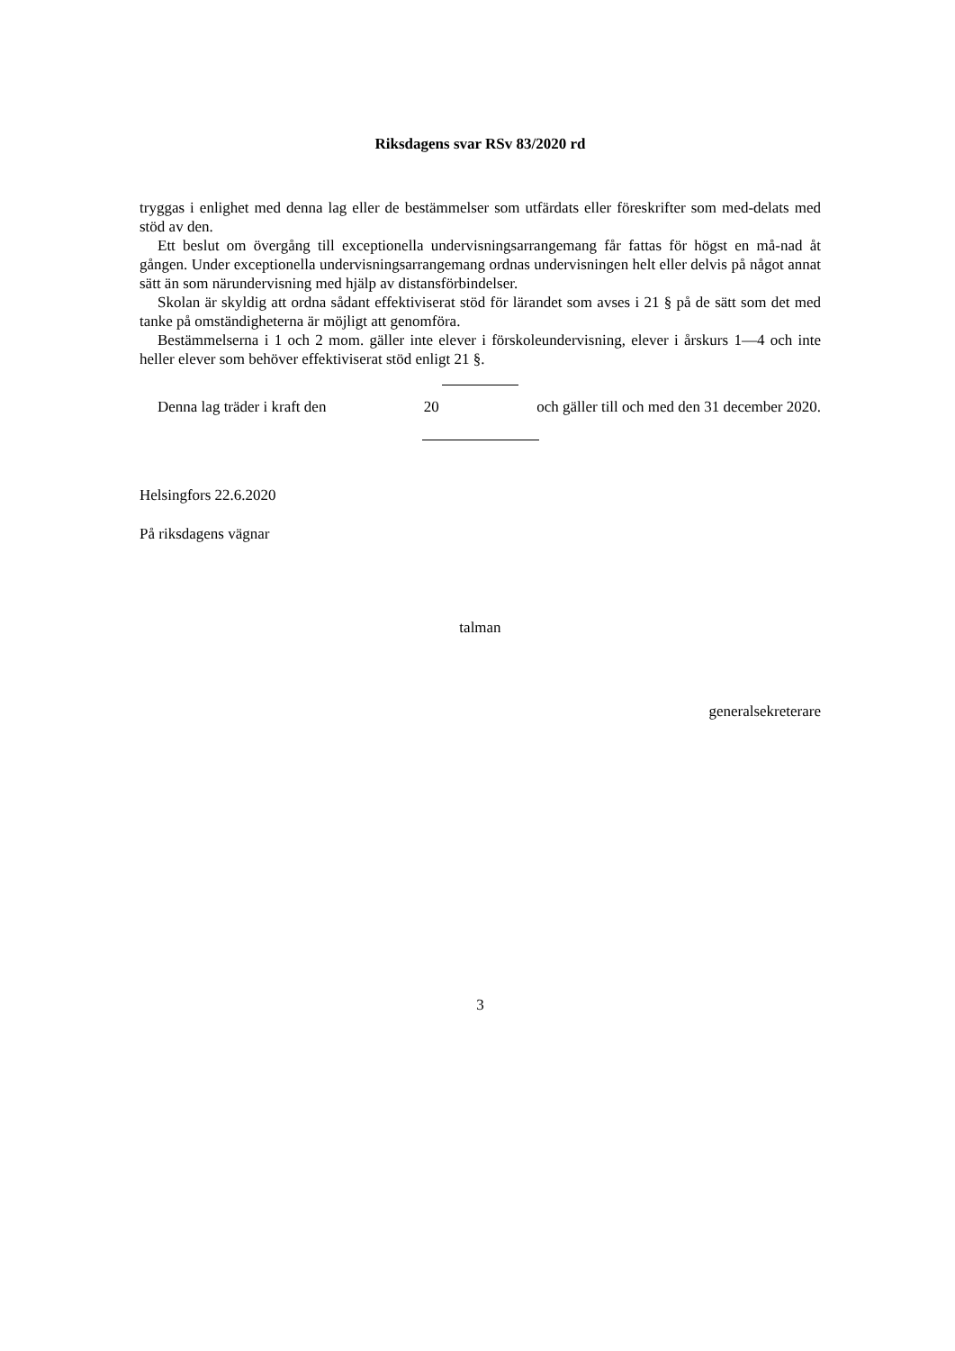Riksdagens svar RSv 83/2020 rd
tryggas i enlighet med denna lag eller de bestämmelser som utfärdats eller föreskrifter som med-delats med stöd av den.
Ett beslut om övergång till exceptionella undervisningsarrangemang får fattas för högst en må-nad åt gången. Under exceptionella undervisningsarrangemang ordnas undervisningen helt eller delvis på något annat sätt än som närundervisning med hjälp av distansförbindelser.
Skolan är skyldig att ordna sådant effektiviserat stöd för lärandet som avses i 21 § på de sätt som det med tanke på omständigheterna är möjligt att genomföra.
Bestämmelserna i 1 och 2 mom. gäller inte elever i förskoleundervisning, elever i årskurs 1—4 och inte heller elever som behöver effektiviserat stöd enligt 21 §.
Denna lag träder i kraft den 20 och gäller till och med den 31 december 2020.
Helsingfors 22.6.2020
På riksdagens vägnar
talman
generalsekreterare
3